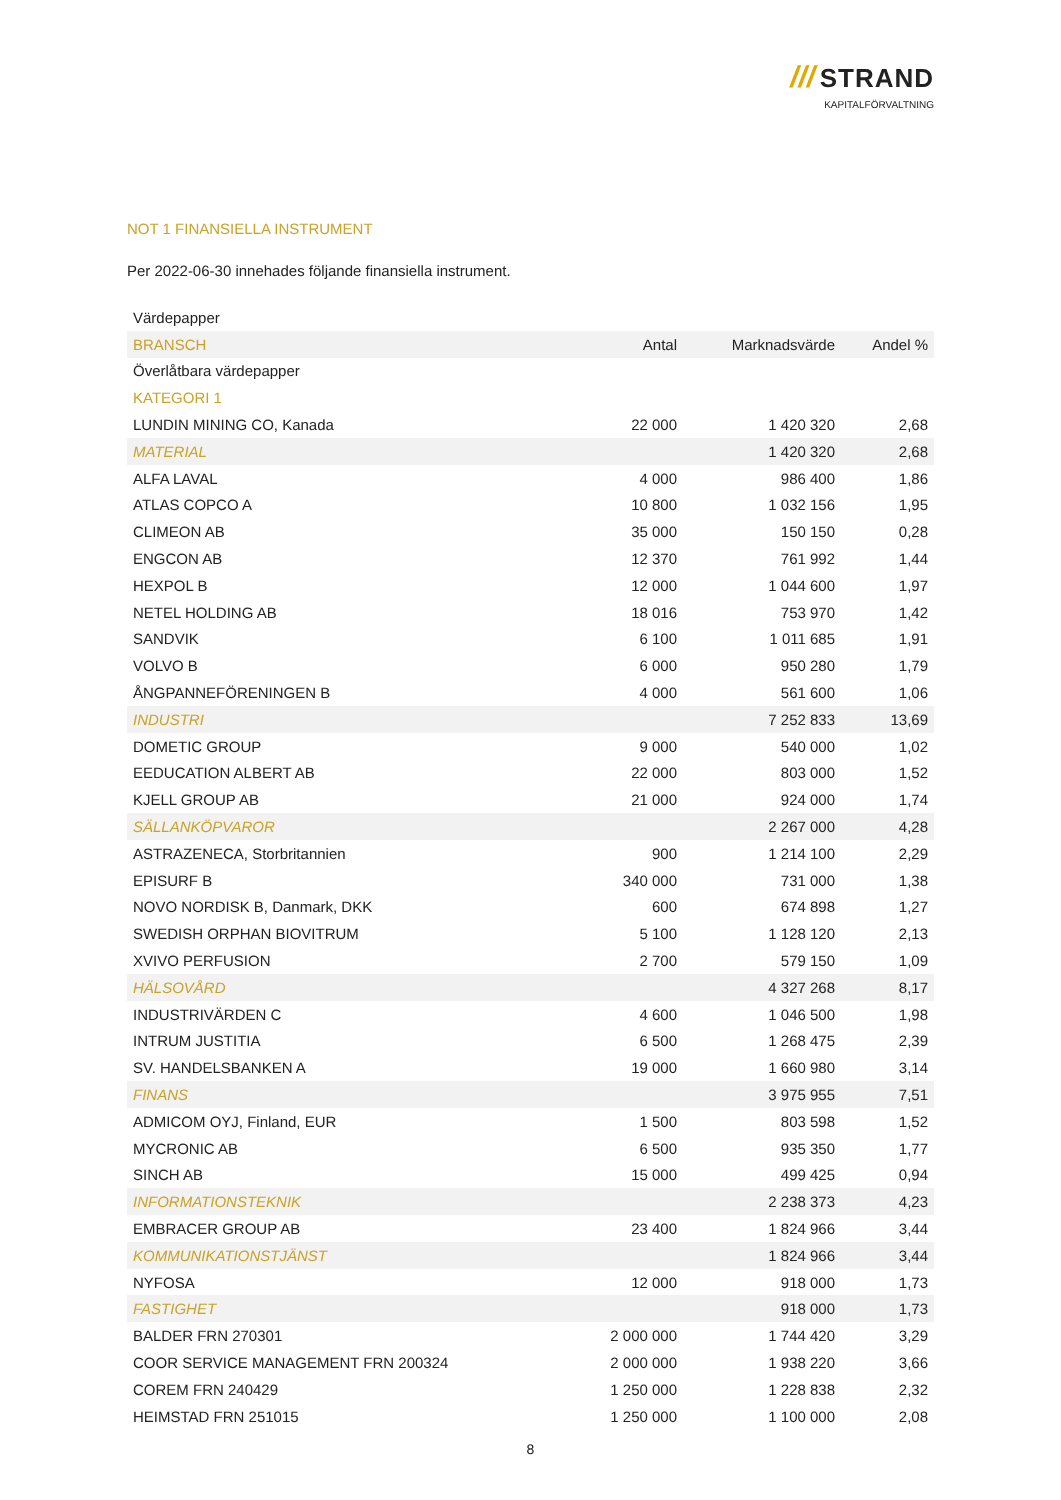/// STRAND
KAPITALFÖRVALTNING
NOT 1 FINANSIELLA INSTRUMENT
Per 2022-06-30 innehades följande finansiella instrument.
| Värdepapper | | | |
| BRANSCH | Antal | Marknadsvärde | Andel % |
| Överlåtbara värdepapper | | | |
| KATEGORI 1 | | | |
| LUNDIN MINING CO, Kanada | 22 000 | 1 420 320 | 2,68 |
| MATERIAL | | 1 420 320 | 2,68 |
| ALFA LAVAL | 4 000 | 986 400 | 1,86 |
| ATLAS COPCO A | 10 800 | 1 032 156 | 1,95 |
| CLIMEON AB | 35 000 | 150 150 | 0,28 |
| ENGCON AB | 12 370 | 761 992 | 1,44 |
| HEXPOL B | 12 000 | 1 044 600 | 1,97 |
| NETEL HOLDING AB | 18 016 | 753 970 | 1,42 |
| SANDVIK | 6 100 | 1 011 685 | 1,91 |
| VOLVO B | 6 000 | 950 280 | 1,79 |
| ÅNGPANNEFÖRENINGEN B | 4 000 | 561 600 | 1,06 |
| INDUSTRI | | 7 252 833 | 13,69 |
| DOMETIC GROUP | 9 000 | 540 000 | 1,02 |
| EEDUCATION ALBERT AB | 22 000 | 803 000 | 1,52 |
| KJELL GROUP AB | 21 000 | 924 000 | 1,74 |
| SÄLLANKÖPVAROR | | 2 267 000 | 4,28 |
| ASTRAZENECA, Storbritannien | 900 | 1 214 100 | 2,29 |
| EPISURF B | 340 000 | 731 000 | 1,38 |
| NOVO NORDISK B, Danmark, DKK | 600 | 674 898 | 1,27 |
| SWEDISH ORPHAN BIOVITRUM | 5 100 | 1 128 120 | 2,13 |
| XVIVO PERFUSION | 2 700 | 579 150 | 1,09 |
| HÄLSOVÅRD | | 4 327 268 | 8,17 |
| INDUSTRIVÄRDEN C | 4 600 | 1 046 500 | 1,98 |
| INTRUM JUSTITIA | 6 500 | 1 268 475 | 2,39 |
| SV. HANDELSBANKEN A | 19 000 | 1 660 980 | 3,14 |
| FINANS | | 3 975 955 | 7,51 |
| ADMICOM OYJ, Finland, EUR | 1 500 | 803 598 | 1,52 |
| MYCRONIC AB | 6 500 | 935 350 | 1,77 |
| SINCH AB | 15 000 | 499 425 | 0,94 |
| INFORMATIONSTEKNIK | | 2 238 373 | 4,23 |
| EMBRACER GROUP AB | 23 400 | 1 824 966 | 3,44 |
| KOMMUNIKATIONSTJÄNST | | 1 824 966 | 3,44 |
| NYFOSA | 12 000 | 918 000 | 1,73 |
| FASTIGHET | | 918 000 | 1,73 |
| BALDER FRN 270301 | 2 000 000 | 1 744 420 | 3,29 |
| COOR SERVICE MANAGEMENT FRN 200324 | 2 000 000 | 1 938 220 | 3,66 |
| COREM FRN 240429 | 1 250 000 | 1 228 838 | 2,32 |
| HEIMSTAD FRN 251015 | 1 250 000 | 1 100 000 | 2,08 |
8